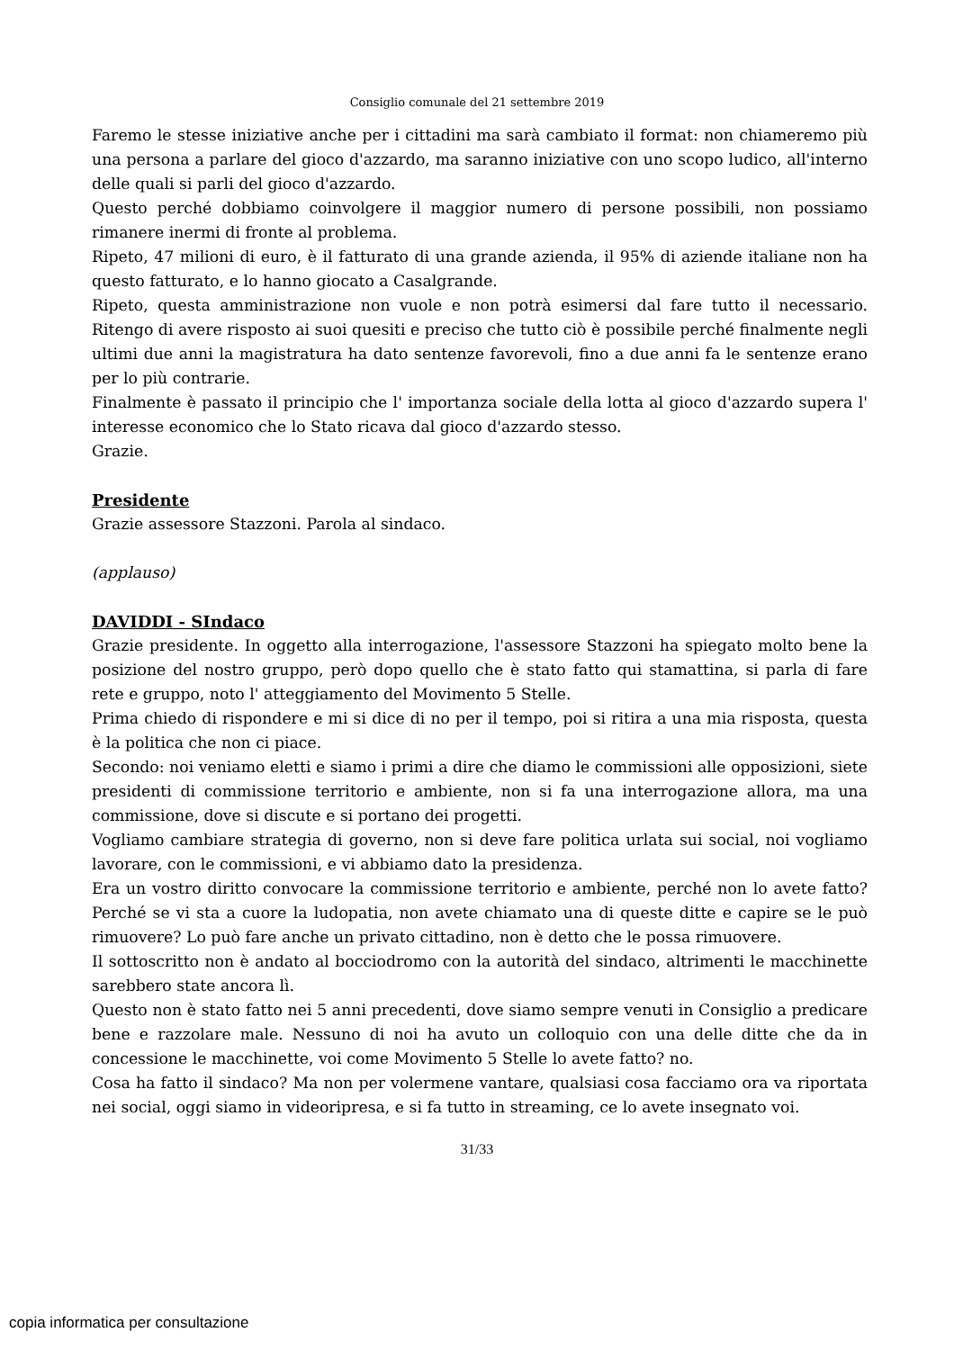Consiglio comunale del 21 settembre 2019
Faremo le stesse iniziative anche per i cittadini ma sarà cambiato il format: non chiameremo più una persona a parlare del gioco d'azzardo, ma saranno iniziative con uno scopo ludico, all'interno delle quali si parli del gioco d'azzardo.
Questo perché dobbiamo coinvolgere il maggior numero di persone possibili, non possiamo rimanere inermi di fronte al problema.
Ripeto, 47 milioni di euro, è il fatturato di una grande azienda, il 95% di aziende italiane non ha questo fatturato, e lo hanno giocato a Casalgrande.
Ripeto, questa amministrazione non vuole e non potrà esimersi dal fare tutto il necessario. Ritengo di avere risposto ai suoi quesiti e preciso che tutto ciò è possibile perché finalmente negli ultimi due anni la magistratura ha dato sentenze favorevoli, fino a due anni fa le sentenze erano per lo più contrarie.
Finalmente è passato il principio che l' importanza sociale della lotta al gioco d'azzardo supera l' interesse economico che lo Stato ricava dal gioco d'azzardo stesso.
Grazie.
Presidente
Grazie assessore Stazzoni. Parola al sindaco.
(applauso)
DAVIDDI - SIndaco
Grazie presidente. In oggetto alla interrogazione, l'assessore Stazzoni ha spiegato molto bene la posizione del nostro gruppo, però dopo quello che è stato fatto qui stamattina, si parla di fare rete e gruppo, noto l' atteggiamento del Movimento 5 Stelle.
Prima chiedo di rispondere e mi si dice di no per il tempo, poi si ritira a una mia risposta, questa è la politica che non ci piace.
Secondo: noi veniamo eletti e siamo i primi a dire che diamo le commissioni alle opposizioni, siete presidenti di commissione territorio e ambiente, non si fa una interrogazione allora, ma una commissione, dove si discute e si portano dei progetti.
Vogliamo cambiare strategia di governo, non si deve fare politica urlata sui social, noi vogliamo lavorare, con le commissioni, e vi abbiamo dato la presidenza.
Era un vostro diritto convocare la commissione territorio e ambiente, perché non lo avete fatto? Perché se vi sta a cuore la ludopatia, non avete chiamato una di queste ditte e capire se le può rimuovere? Lo può fare anche un privato cittadino, non è detto che le possa rimuovere.
Il sottoscritto non è andato al bocciodromo con la autorità del sindaco, altrimenti le macchinette sarebbero state ancora lì.
Questo non è stato fatto nei 5 anni precedenti, dove siamo sempre venuti in Consiglio a predicare bene e razzolare male. Nessuno di noi ha avuto un colloquio con una delle ditte che da in concessione le macchinette, voi come Movimento 5 Stelle lo avete fatto? no.
Cosa ha fatto il sindaco? Ma non per volermene vantare, qualsiasi cosa facciamo ora va riportata nei social, oggi siamo in videoripresa, e si fa tutto in streaming, ce lo avete insegnato voi.
31/33
copia informatica per consultazione